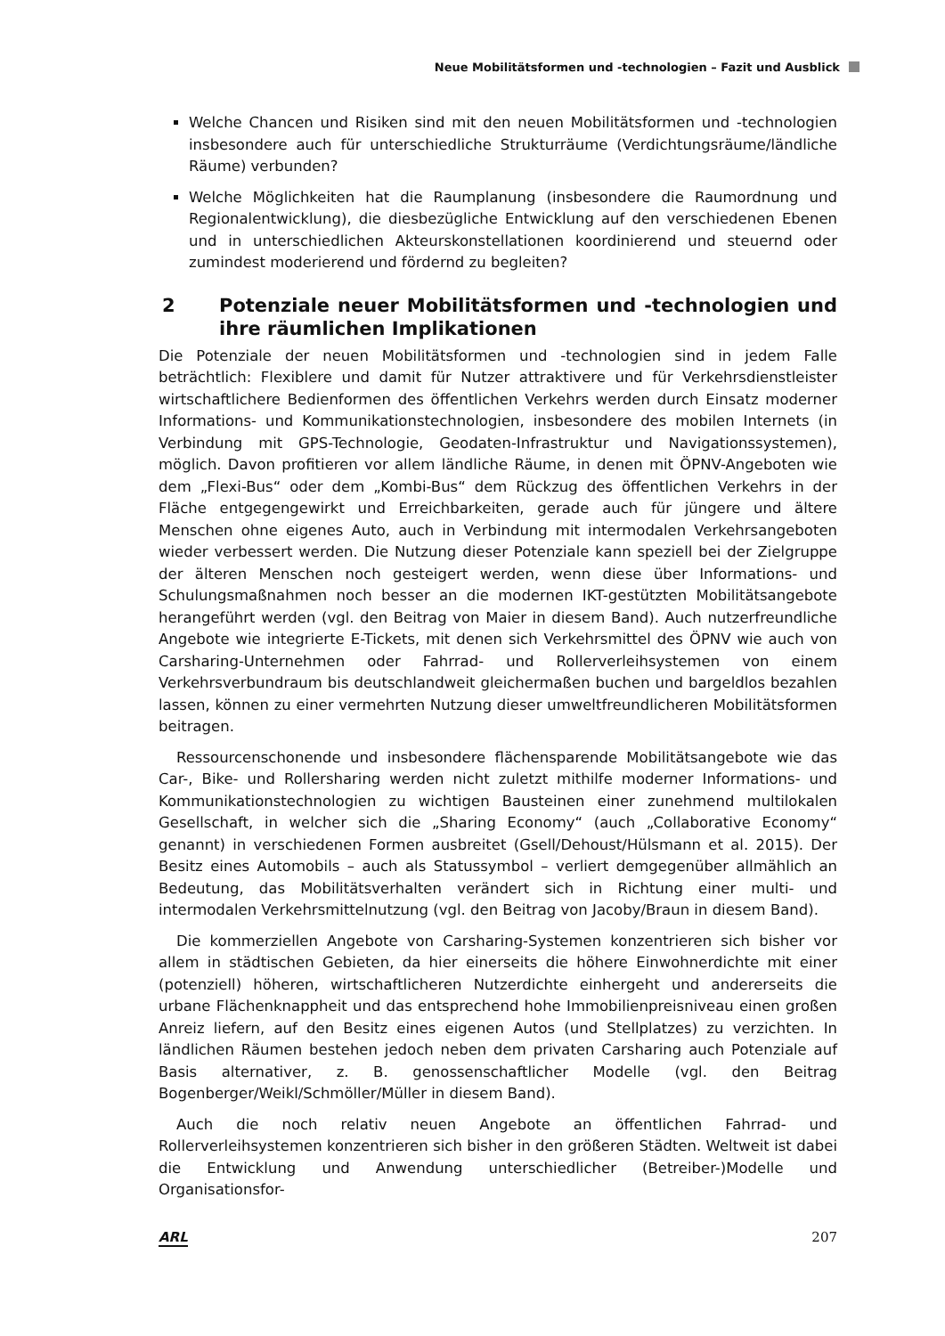Neue Mobilitätsformen und -technologien – Fazit und Ausblick
Welche Chancen und Risiken sind mit den neuen Mobilitätsformen und -technologien insbesondere auch für unterschiedliche Strukturräume (Verdichtungsräume/ländliche Räume) verbunden?
Welche Möglichkeiten hat die Raumplanung (insbesondere die Raumordnung und Regionalentwicklung), die diesbezügliche Entwicklung auf den verschiedenen Ebenen und in unterschiedlichen Akteurskonstellationen koordinierend und steuernd oder zumindest moderierend und fördernd zu begleiten?
2 Potenziale neuer Mobilitätsformen und -technologien und ihre räumlichen Implikationen
Die Potenziale der neuen Mobilitätsformen und -technologien sind in jedem Falle beträchtlich: Flexiblere und damit für Nutzer attraktivere und für Verkehrsdienstleister wirtschaftlichere Bedienformen des öffentlichen Verkehrs werden durch Einsatz moderner Informations- und Kommunikationstechnologien, insbesondere des mobilen Internets (in Verbindung mit GPS-Technologie, Geodaten-Infrastruktur und Navigationssystemen), möglich. Davon profitieren vor allem ländliche Räume, in denen mit ÖPNV-Angeboten wie dem „Flexi-Bus“ oder dem „Kombi-Bus“ dem Rückzug des öffentlichen Verkehrs in der Fläche entgegengewirkt und Erreichbarkeiten, gerade auch für jüngere und ältere Menschen ohne eigenes Auto, auch in Verbindung mit intermodalen Verkehrsangeboten wieder verbessert werden. Die Nutzung dieser Potenziale kann speziell bei der Zielgruppe der älteren Menschen noch gesteigert werden, wenn diese über Informations- und Schulungsmaßnahmen noch besser an die modernen IKT-gestützten Mobilitätsangebote herangeführt werden (vgl. den Beitrag von Maier in diesem Band). Auch nutzerfreundliche Angebote wie integrierte E-Tickets, mit denen sich Verkehrsmittel des ÖPNV wie auch von Carsharing-Unternehmen oder Fahrrad- und Rollerverleihsystemen von einem Verkehrsverbundraum bis deutschlandweit gleichermaßen buchen und bargeldlos bezahlen lassen, können zu einer vermehrten Nutzung dieser umweltfreundlicheren Mobilitätsformen beitragen.
Ressourcenschonende und insbesondere flächensparende Mobilitätsangebote wie das Car-, Bike- und Rollersharing werden nicht zuletzt mithilfe moderner Informations- und Kommunikationstechnologien zu wichtigen Bausteinen einer zunehmend multilokalen Gesellschaft, in welcher sich die „Sharing Economy“ (auch „Collaborative Economy“ genannt) in verschiedenen Formen ausbreitet (Gsell/Dehoust/Hülsmann et al. 2015). Der Besitz eines Automobils – auch als Statussymbol – verliert demgegenüber allmählich an Bedeutung, das Mobilitätsverhalten verändert sich in Richtung einer multi- und intermodalen Verkehrsmittelnutzung (vgl. den Beitrag von Jacoby/Braun in diesem Band).
Die kommerziellen Angebote von Carsharing-Systemen konzentrieren sich bisher vor allem in städtischen Gebieten, da hier einerseits die höhere Einwohnerdichte mit einer (potenziell) höheren, wirtschaftlicheren Nutzerdichte einhergeht und andererseits die urbane Flächenknappheit und das entsprechend hohe Immobilienpreisniveau einen großen Anreiz liefern, auf den Besitz eines eigenen Autos (und Stellplatzes) zu verzichten. In ländlichen Räumen bestehen jedoch neben dem privaten Carsharing auch Potenziale auf Basis alternativer, z. B. genossenschaftlicher Modelle (vgl. den Beitrag Bogenberger/Weikl/Schmöller/Müller in diesem Band).
Auch die noch relativ neuen Angebote an öffentlichen Fahrrad- und Rollerverleihsystemen konzentrieren sich bisher in den größeren Städten. Weltweit ist dabei die Entwicklung und Anwendung unterschiedlicher (Betreiber-)Modelle und Organisationsfor-
ARL 207